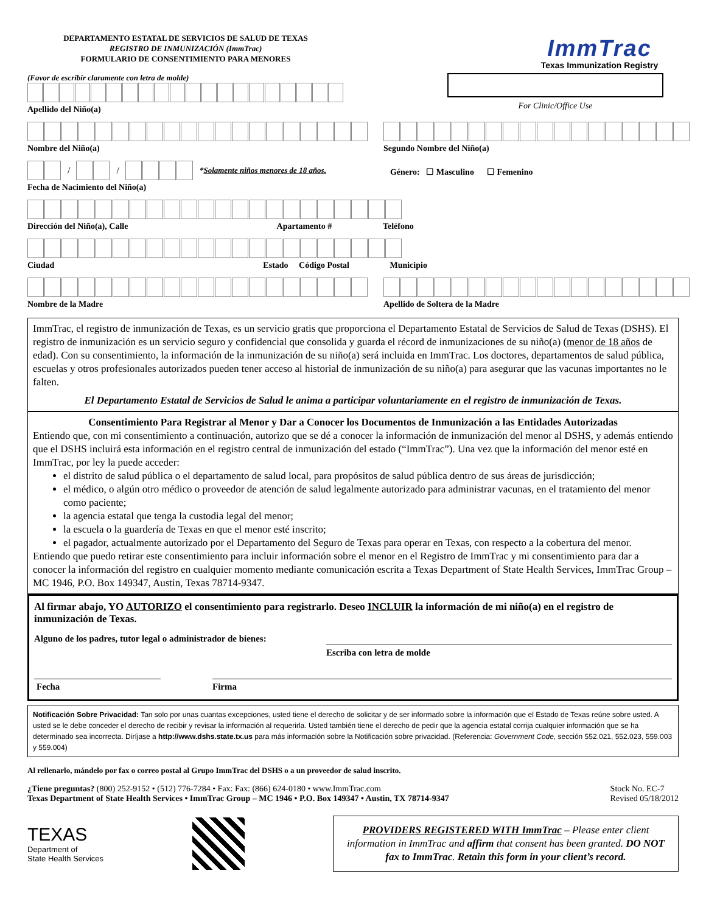DEPARTAMENTO ESTATAL DE SERVICIOS DE SALUD DE TEXAS
REGISTRO DE INMUNIZACIÓN (ImmTrac)
FORMULARIO DE CONSENTIMIENTO PARA MENORES
ImmTrac
Texas Immunization Registry
(Favor de escribir claramente con letra de molde)
Apellido del Niño(a)
For Clinic/Office Use
Nombre del Niño(a) Segundo Nombre del Niño(a)
/
/
*Solamente niños menores de 18 años.
Fecha de Nacimiento del Niño(a)
Género: ☐ Masculino ☐ Femenino
Dirección del Niño(a), Calle Apartamento # Teléfono
Ciudad Estado Código Postal Municipio
Nombre de la Madre Apellido de Soltera de la Madre
ImmTrac, el registro de inmunización de Texas, es un servicio gratis que proporciona el Departamento Estatal de Servicios de Salud de Texas (DSHS). El registro de inmunización es un servicio seguro y confidencial que consolida y guarda el récord de inmunizaciones de su niño(a) (menor de 18 años de edad). Con su consentimiento, la información de la inmunización de su niño(a) será incluida en ImmTrac. Los doctores, departamentos de salud pública, escuelas y otros profesionales autorizados pueden tener acceso al historial de inmunización de su niño(a) para asegurar que las vacunas importantes no le falten.
El Departamento Estatal de Servicios de Salud le anima a participar voluntariamente en el registro de inmunización de Texas.
Consentimiento Para Registrar al Menor y Dar a Conocer los Documentos de Inmunización a las Entidades Autorizadas
Entiendo que, con mi consentimiento a continuación, autorizo que se dé a conocer la información de inmunización del menor al DSHS, y además entiendo que el DSHS incluirá esta información en el registro central de inmunización del estado (“ImmTrac”). Una vez que la información del menor esté en ImmTrac, por ley la puede acceder:
el distrito de salud pública o el departamento de salud local, para propósitos de salud pública dentro de sus áreas de jurisdicción;
el médico, o algún otro médico o proveedor de atención de salud legalmente autorizado para administrar vacunas, en el tratamiento del menor como paciente;
la agencia estatal que tenga la custodia legal del menor;
la escuela o la guardería de Texas en que el menor esté inscrito;
el pagador, actualmente autorizado por el Departamento del Seguro de Texas para operar en Texas, con respecto a la cobertura del menor.
Entiendo que puedo retirar este consentimiento para incluir información sobre el menor en el Registro de ImmTrac y mi consentimiento para dar a conocer la información del registro en cualquier momento mediante comunicación escrita a Texas Department of State Health Services, ImmTrac Group – MC 1946, P.O. Box 149347, Austin, Texas 78714-9347.
Al firmar abajo, YO AUTORIZO el consentimiento para registrarlo. Deseo INCLUIR la información de mi niño(a) en el registro de inmunización de Texas.
Alguno de los padres, tutor legal o administrador de bienes:
Escriba con letra de molde
Fecha Firma
Notificación Sobre Privacidad: Tan solo por unas cuantas excepciones, usted tiene el derecho de solicitar y de ser informado sobre la información que el Estado de Texas reúne sobre usted. A usted se le debe conceder el derecho de recibir y revisar la información al requerirla. Usted también tiene el derecho de pedir que la agencia estatal corrija cualquier información que se ha determinado sea incorrecta. Diríjase a http://www.dshs.state.tx.us para más información sobre la Notificación sobre privacidad. (Referencia: Government Code, sección 552.021, 552.023, 559.003 y 559.004)
Al rellenarlo, mándelo por fax o correo postal al Grupo ImmTrac del DSHS o a un proveedor de salud inscrito.
¿Tiene preguntas? (800) 252-9152 • (512) 776-7284 • Fax: Fax: (866) 624-0180 • www.ImmTrac.com
Texas Department of State Health Services • ImmTrac Group – MC 1946 • P.O. Box 149347 • Austin, TX 78714-9347
Stock No. EC-7
Revised 05/18/2012
TEXAS
Department of
State Health Services
PROVIDERS REGISTERED WITH ImmTrac – Please enter client information in ImmTrac and affirm that consent has been granted. DO NOT fax to ImmTrac. Retain this form in your client’s record.